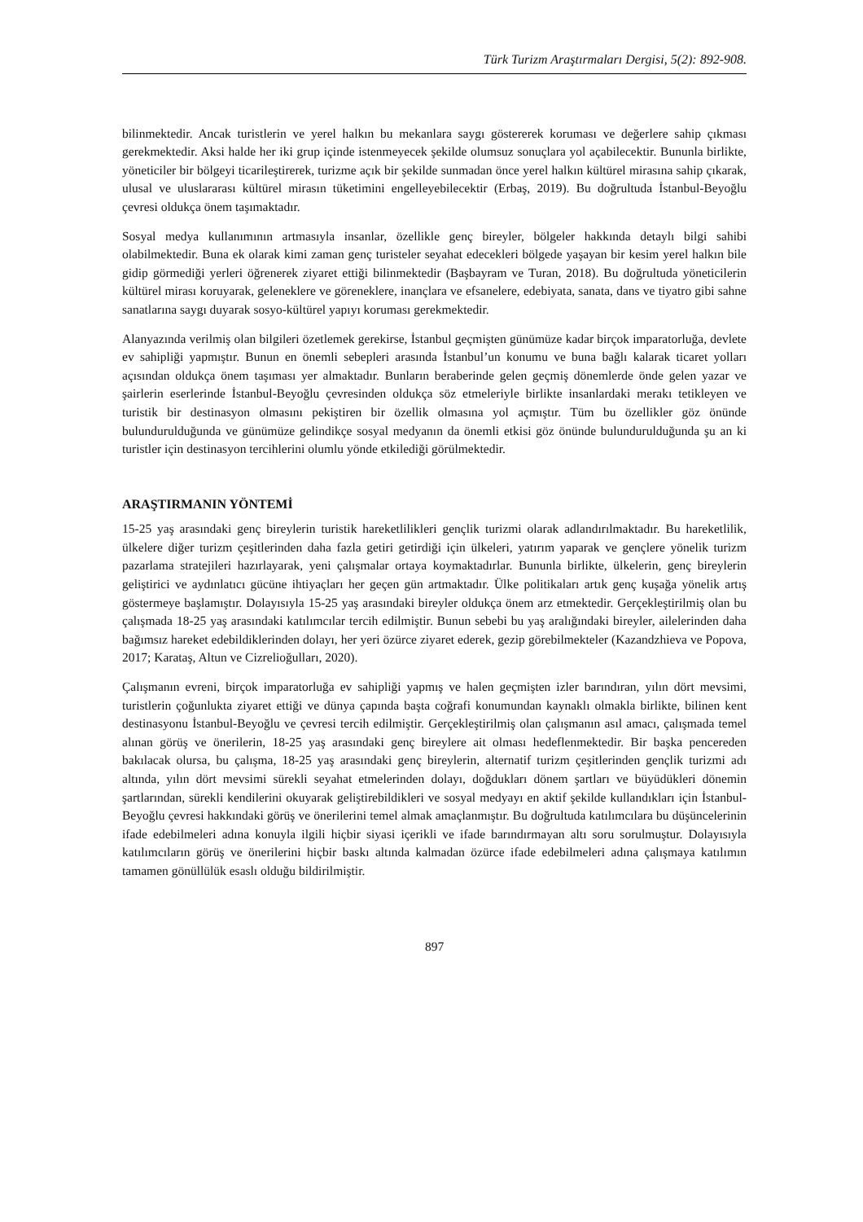Türk Turizm Araştırmaları Dergisi, 5(2): 892-908.
bilinmektedir. Ancak turistlerin ve yerel halkın bu mekanlara saygı göstererek koruması ve değerlere sahip çıkması gerekmektedir. Aksi halde her iki grup içinde istenmeyecek şekilde olumsuz sonuçlara yol açabilecektir. Bununla birlikte, yöneticiler bir bölgeyi ticarileştirerek, turizme açık bir şekilde sunmadan önce yerel halkın kültürel mirasına sahip çıkarak, ulusal ve uluslararası kültürel mirasın tüketimini engelleyebilecektir (Erbaş, 2019). Bu doğrultuda İstanbul-Beyoğlu çevresi oldukça önem taşımaktadır.
Sosyal medya kullanımının artmasıyla insanlar, özellikle genç bireyler, bölgeler hakkında detaylı bilgi sahibi olabilmektedir. Buna ek olarak kimi zaman genç turisteler seyahat edecekleri bölgede yaşayan bir kesim yerel halkın bile gidip görmediği yerleri öğrenerek ziyaret ettiği bilinmektedir (Başbayram ve Turan, 2018). Bu doğrultuda yöneticilerin kültürel mirası koruyarak, geleneklere ve göreneklere, inançlara ve efsanelere, edebiyata, sanata, dans ve tiyatro gibi sahne sanatlarına saygı duyarak sosyo-kültürel yapıyı koruması gerekmektedir.
Alanyazında verilmiş olan bilgileri özetlemek gerekirse, İstanbul geçmişten günümüze kadar birçok imparatorluğa, devlete ev sahipliği yapmıştır. Bunun en önemli sebepleri arasında İstanbul’un konumu ve buna bağlı kalarak ticaret yolları açısından oldukça önem taşıması yer almaktadır. Bunların beraberinde gelen geçmiş dönemlerde önde gelen yazar ve şairlerin eserlerinde İstanbul-Beyoğlu çevresinden oldukça söz etmeleriyle birlikte insanlardaki merakı tetikleyen ve turistik bir destinasyon olmasını pekiştiren bir özellik olmasına yol açmıştır. Tüm bu özellikler göz önünde bulundurulduğunda ve günümüze gelindikçe sosyal medyanın da önemli etkisi göz önünde bulundurulduğunda şu an ki turistler için destinasyon tercihlerini olumlu yönde etkilediği görülmektedir.
ARAŞTIRMANIN YÖNTEMİ
15-25 yaş arasındaki genç bireylerin turistik hareketlilikleri gençlik turizmi olarak adlandırılmaktadır. Bu hareketlilik, ülkelere diğer turizm çeşitlerinden daha fazla getiri getirdiği için ülkeleri, yatırım yaparak ve gençlere yönelik turizm pazarlama stratejileri hazırlayarak, yeni çalışmalar ortaya koymaktadırlar. Bununla birlikte, ülkelerin, genç bireylerin geliştirici ve aydınlatıcı gücüne ihtiyaçları her geçen gün artmaktadır. Ülke politikaları artık genç kuşağa yönelik artış göstermeye başlamıştır. Dolayısıyla 15-25 yaş arasındaki bireyler oldukça önem arz etmektedir. Gerçekleştirilmiş olan bu çalışmada 18-25 yaş arasındaki katılımcılar tercih edilmiştir. Bunun sebebi bu yaş aralığındaki bireyler, ailelerinden daha bağımsız hareket edebildiklerinden dolayı, her yeri özürce ziyaret ederek, gezip görebilmekteler (Kazandzhieva ve Popova, 2017; Karataş, Altun ve Cizrelioğulları, 2020).
Çalışmanın evreni, birçok imparatorluğa ev sahipliği yapmış ve halen geçmişten izler barındıran, yılın dört mevsimi, turistlerin çoğunlukta ziyaret ettiği ve dünya çapında başta coğrafi konumundan kaynaklı olmakla birlikte, bilinen kent destinasyonu İstanbul-Beyoğlu ve çevresi tercih edilmiştir. Gerçekleştirilmiş olan çalışmanın asıl amacı, çalışmada temel alınan görüş ve önerilerin, 18-25 yaş arasındaki genç bireylere ait olması hedeflenmektedir. Bir başka pencereden bakılacak olursa, bu çalışma, 18-25 yaş arasındaki genç bireylerin, alternatif turizm çeşitlerinden gençlik turizmi adı altında, yılın dört mevsimi sürekli seyahat etmelerinden dolayı, doğdukları dönem şartları ve büyüdükleri dönemin şartlarından, sürekli kendilerini okuyarak geliştirebildikleri ve sosyal medyayı en aktif şekilde kullandıkları için İstanbul-Beyoğlu çevresi hakkındaki görüş ve önerilerini temel almak amaçlanmıştır. Bu doğrultuda katılımcılara bu düşüncelerinin ifade edebilmeleri adına konuyla ilgili hiçbir siyasi içerikli ve ifade barındırmayan altı soru sorulmuştur. Dolayısıyla katılımcıların görüş ve önerilerini hiçbir baskı altında kalmadan özürce ifade edebilmeleri adına çalışmaya katılımın tamamen gönüllülük esaslı olduğu bildirilmiştir.
897